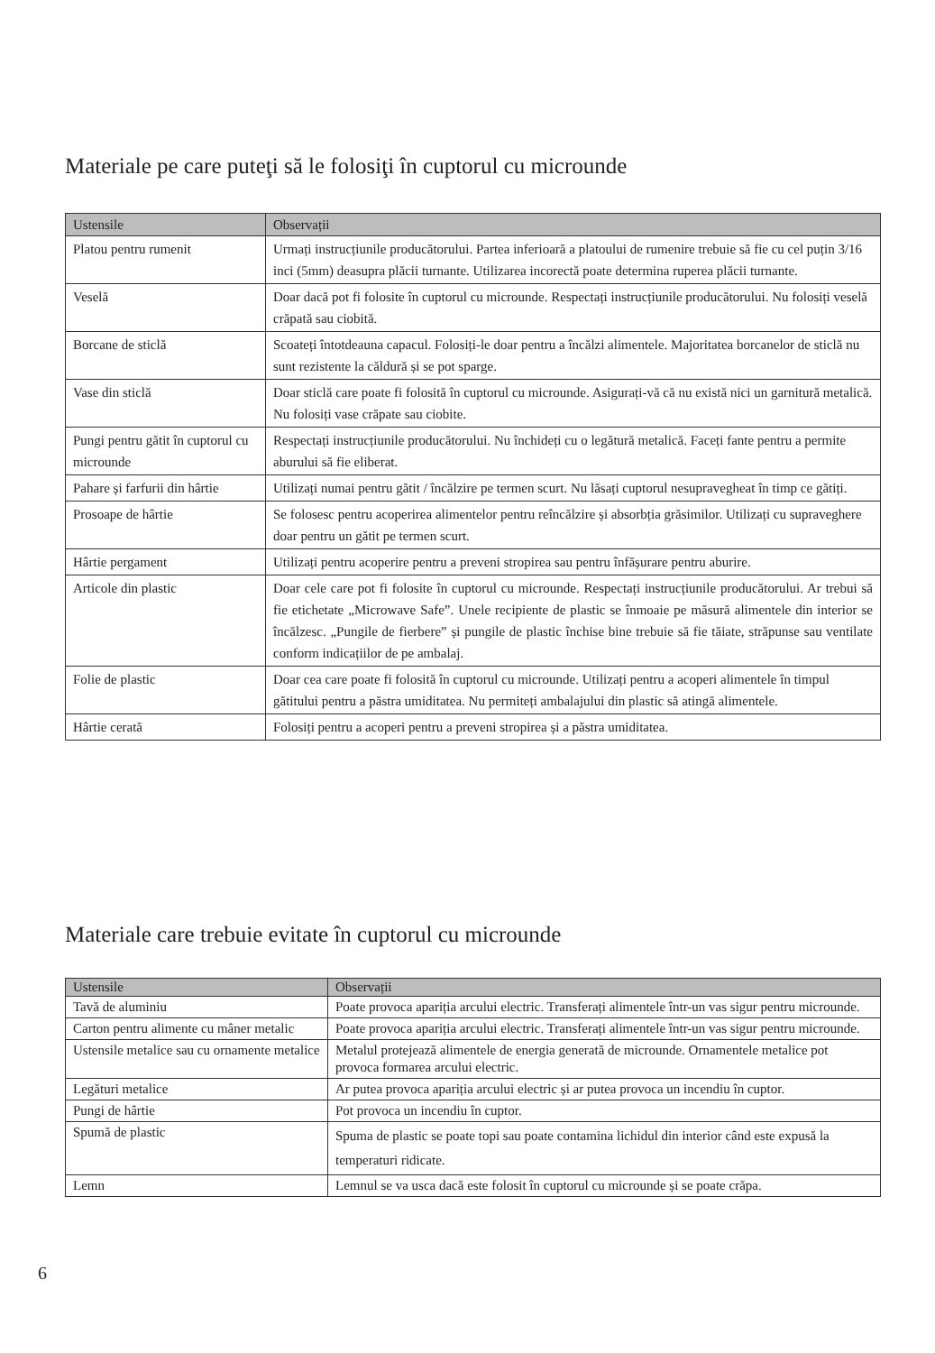Materiale pe care puteţi să le folosiţi în cuptorul cu microunde
| Ustensile | Observații |
| --- | --- |
| Platou pentru rumenit | Urmați instrucțiunile producătorului. Partea inferioară a platoului de rumenire trebuie să fie cu cel puțin 3/16 inci (5mm) deasupra plăcii turnante. Utilizarea incorectă poate determina ruperea plăcii turnante. |
| Veselă | Doar dacă pot fi folosite în cuptorul cu microunde. Respectați instrucțiunile producătorului. Nu folosiți veselă crăpată sau ciobită. |
| Borcane de sticlă | Scoateți întotdeauna capacul. Folosiți-le doar pentru a încălzi alimentele. Majoritatea borcanelor de sticlă nu sunt rezistente la căldură și se pot sparge. |
| Vase din sticlă | Doar sticlă care poate fi folosită în cuptorul cu microunde. Asigurați-vă că nu există nici un garnitură metalică. Nu folosiți vase crăpate sau ciobite. |
| Pungi pentru gătit în cuptorul cu microunde | Respectați instrucțiunile producătorului. Nu închideți cu o legătură metalică. Faceți fante pentru a permite aburului să fie eliberat. |
| Pahare și farfurii din hârtie | Utilizați numai pentru gătit / încălzire pe termen scurt. Nu lăsați cuptorul nesupravegheat în timp ce gătiți. |
| Prosoape de hârtie | Se folosesc pentru acoperirea alimentelor pentru reîncălzire și absorbția grăsimilor. Utilizați cu supraveghere doar pentru un gătit pe termen scurt. |
| Hârtie pergament | Utilizați pentru acoperire pentru a preveni stropirea sau pentru înfășurare pentru aburire. |
| Articole din plastic | Doar cele care pot fi folosite în cuptorul cu microunde. Respectați instrucțiunile producătorului. Ar trebui să fie etichetate „Microwave Safe”. Unele recipiente de plastic se înmoaie pe măsură alimentele din interior se încălzesc. „Pungile de fierbere” și pungile de plastic închise bine trebuie să fie tăiate, străpunse sau ventilate conform indicațiilor de pe ambalaj. |
| Folie de plastic | Doar cea care poate fi folosită în cuptorul cu microunde. Utilizați pentru a acoperi alimentele în timpul gătitului pentru a păstra umiditatea. Nu permiteți ambalajului din plastic să atingă alimentele. |
| Hârtie cerată | Folosiți pentru a acoperi pentru a preveni stropirea și a păstra umiditatea. |
Materiale care trebuie evitate în cuptorul cu microunde
| Ustensile | Observații |
| --- | --- |
| Tavă de aluminiu | Poate provoca apariția arcului electric. Transferați alimentele într-un vas sigur pentru microunde. |
| Carton pentru alimente cu mâner metalic | Poate provoca apariția arcului electric. Transferați alimentele într-un vas sigur pentru microunde. |
| Ustensile metalice sau cu ornamente metalice | Metalul protejează alimentele de energia generată de microunde. Ornamentele metalice pot provoca formarea arcului electric. |
| Legături metalice | Ar putea provoca apariția arcului electric și ar putea provoca un incendiu în cuptor. |
| Pungi de hârtie | Pot provoca un incendiu în cuptor. |
| Spumă de plastic | Spuma de plastic se poate topi sau poate contamina lichidul din interior când este expusă la temperaturi ridicate. |
| Lemn | Lemnul se va usca dacă este folosit în cuptorul cu microunde și se poate crăpa. |
6